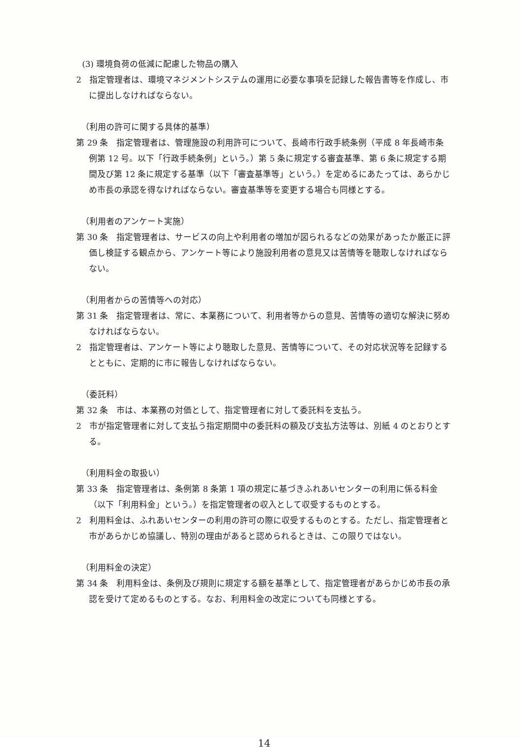(3) 環境負荷の低減に配慮した物品の購入
2　指定管理者は、環境マネジメントシステムの運用に必要な事項を記録した報告書等を作成し、市に提出しなければならない。
（利用の許可に関する具体的基準）
第 29 条　指定管理者は、管理施設の利用許可について、長崎市行政手続条例（平成 8 年長崎市条例第 12 号。以下「行政手続条例」という。）第 5 条に規定する審査基準、第 6 条に規定する期間及び第 12 条に規定する基準（以下「審査基準等」という。）を定めるにあたっては、あらかじめ市長の承認を得なければならない。審査基準等を変更する場合も同様とする。
（利用者のアンケート実施）
第 30 条　指定管理者は、サービスの向上や利用者の増加が図られるなどの効果があったか厳正に評価し検証する観点から、アンケート等により施設利用者の意見又は苦情等を聴取しなければならない。
（利用者からの苦情等への対応）
第 31 条　指定管理者は、常に、本業務について、利用者等からの意見、苦情等の適切な解決に努めなければならない。
2　指定管理者は、アンケート等により聴取した意見、苦情等について、その対応状況等を記録するとともに、定期的に市に報告しなければならない。
（委託料）
第 32 条　市は、本業務の対価として、指定管理者に対して委託料を支払う。
2　市が指定管理者に対して支払う指定期間中の委託料の額及び支払方法等は、別紙 4 のとおりとする。
（利用料金の取扱い）
第 33 条　指定管理者は、条例第 8 条第 1 項の規定に基づきふれあいセンターの利用に係る料金（以下「利用料金」という。）を指定管理者の収入として収受するものとする。
2　利用料金は、ふれあいセンターの利用の許可の際に収受するものとする。ただし、指定管理者と市があらかじめ協議し、特別の理由があると認められるときは、この限りではない。
（利用料金の決定）
第 34 条　利用料金は、条例及び規則に規定する額を基準として、指定管理者があらかじめ市長の承認を受けて定めるものとする。なお、利用料金の改定についても同様とする。
14